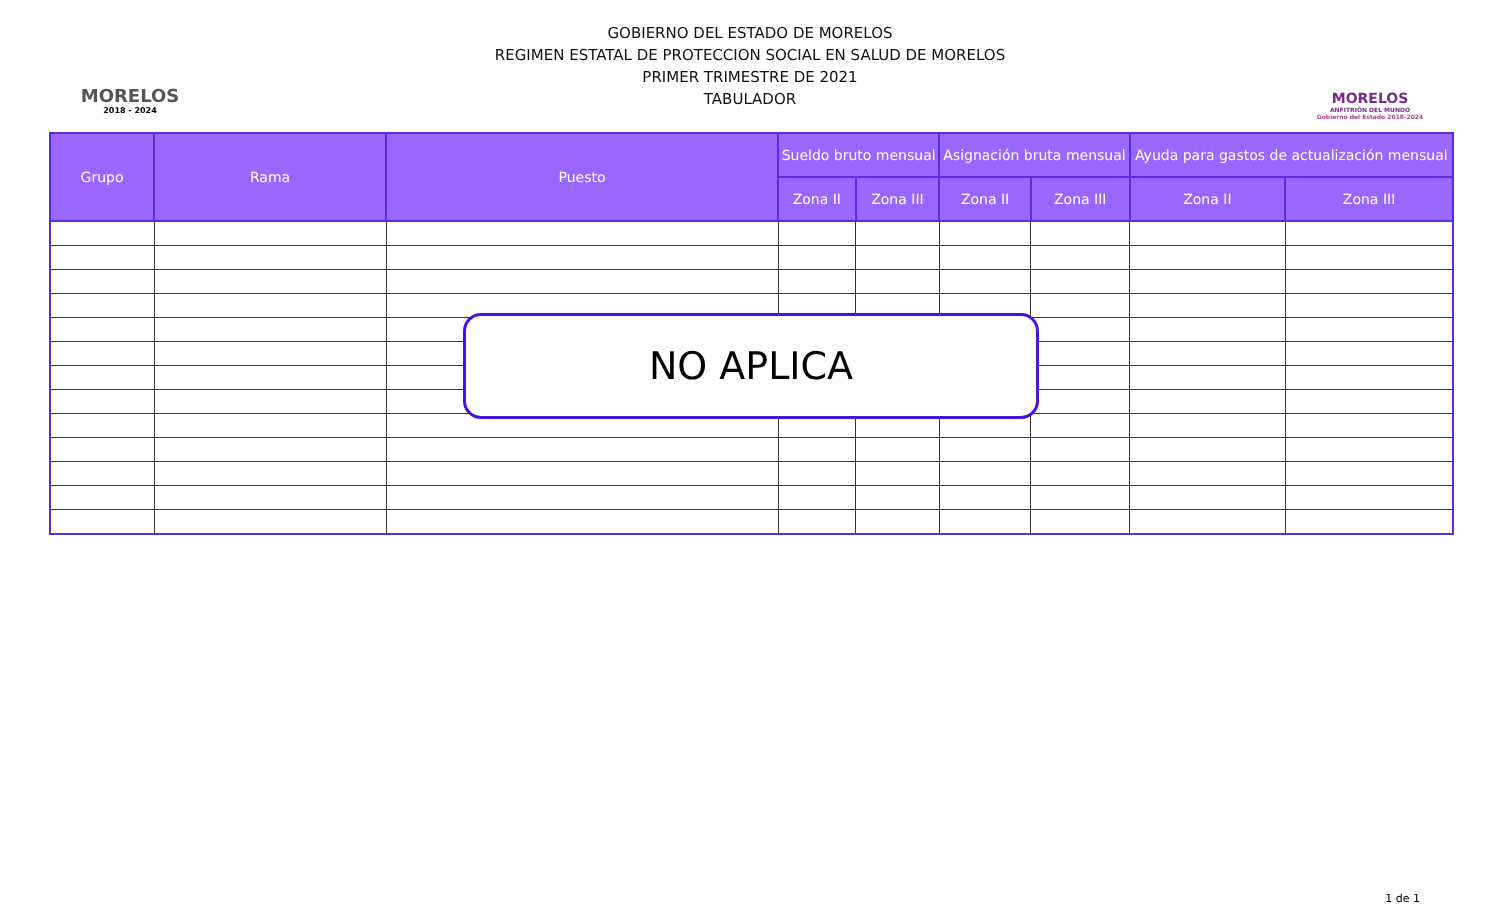MORELOS
2018 - 2024
GOBIERNO DEL ESTADO DE MORELOS
REGIMEN ESTATAL DE PROTECCION SOCIAL EN SALUD DE MORELOS
PRIMER TRIMESTRE DE 2021
TABULADOR
MORELOS
ANFITRIÓN DEL MUNDO
Gobierno del Estado 2018-2024
| Grupo | Rama | Puesto | Sueldo bruto mensual | | Asignación bruta mensual | | Ayuda para gastos de actualización mensual | |
| --- | --- | --- | --- | --- | --- | --- | --- | --- |
| | | | Zona II | Zona III | Zona II | Zona III | Zona II | Zona III |
NO APLICA
1 de 1